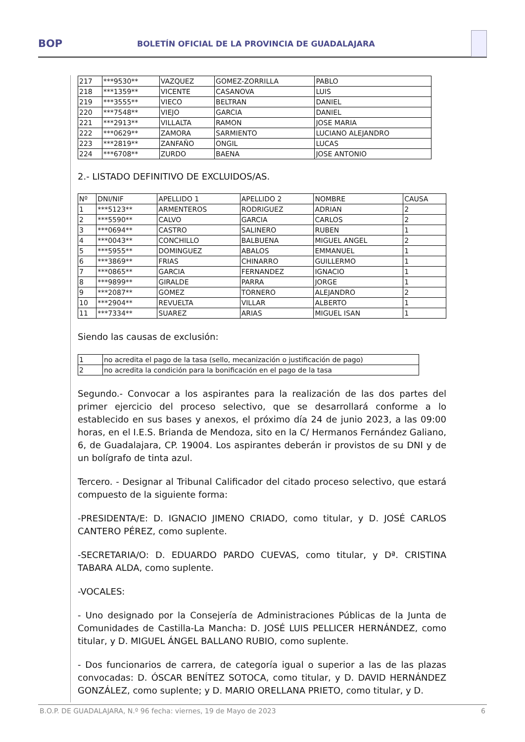BOP
BOLETÍN OFICIAL DE LA PROVINCIA DE GUADALAJARA
| 217 | ***9530** | VAZQUEZ | GOMEZ-ZORRILLA | PABLO |
| 218 | ***1359** | VICENTE | CASANOVA | LUIS |
| 219 | ***3555** | VIECO | BELTRAN | DANIEL |
| 220 | ***7548** | VIEJO | GARCIA | DANIEL |
| 221 | ***2913** | VILLALTA | RAMON | JOSE MARIA |
| 222 | ***0629** | ZAMORA | SARMIENTO | LUCIANO ALEJANDRO |
| 223 | ***2819** | ZANFAÑO | ONGIL | LUCAS |
| 224 | ***6708** | ZURDO | BAENA | JOSE ANTONIO |
2.- LISTADO DEFINITIVO DE EXCLUIDOS/AS.
| Nº | DNI/NIF | APELLIDO 1 | APELLIDO 2 | NOMBRE | CAUSA |
| 1 | ***5123** | ARMENTEROS | RODRIGUEZ | ADRIAN | 2 |
| 2 | ***5590** | CALVO | GARCIA | CARLOS | 2 |
| 3 | ***0694** | CASTRO | SALINERO | RUBEN | 1 |
| 4 | ***0043** | CONCHILLO | BALBUENA | MIGUEL ANGEL | 2 |
| 5 | ***5955** | DOMINGUEZ | ABALOS | EMMANUEL | 1 |
| 6 | ***3869** | FRIAS | CHINARRO | GUILLERMO | 1 |
| 7 | ***0865** | GARCIA | FERNANDEZ | IGNACIO | 1 |
| 8 | ***9899** | GIRALDE | PARRA | JORGE | 1 |
| 9 | ***2087** | GOMEZ | TORNERO | ALEJANDRO | 2 |
| 10 | ***2904** | REVUELTA | VILLAR | ALBERTO | 1 |
| 11 | ***7334** | SUAREZ | ARIAS | MIGUEL ISAN | 1 |
Siendo las causas de exclusión:
| 1 | no acredita el pago de la tasa (sello, mecanización o justificación de pago) |
| 2 | no acredita la condición para la bonificación en el pago de la tasa |
Segundo.- Convocar a los aspirantes para la realización de las dos partes del primer ejercicio del proceso selectivo, que se desarrollará conforme a lo establecido en sus bases y anexos, el próximo día 24 de junio 2023, a las 09:00 horas, en el I.E.S. Brianda de Mendoza, sito en la C/ Hermanos Fernández Galiano, 6, de Guadalajara, CP. 19004. Los aspirantes deberán ir provistos de su DNI y de un bolígrafo de tinta azul.
Tercero. - Designar al Tribunal Calificador del citado proceso selectivo, que estará compuesto de la siguiente forma:
-PRESIDENTA/E: D. IGNACIO JIMENO CRIADO, como titular, y D. JOSÉ CARLOS CANTERO PÉREZ, como suplente.
-SECRETARIA/O: D. EDUARDO PARDO CUEVAS, como titular, y Dª. CRISTINA TABARA ALDA, como suplente.
-VOCALES:
- Uno designado por la Consejería de Administraciones Públicas de la Junta de Comunidades de Castilla-La Mancha: D. JOSÉ LUIS PELLICER HERNÁNDEZ, como titular, y D. MIGUEL ÁNGEL BALLANO RUBIO, como suplente.
- Dos funcionarios de carrera, de categoría igual o superior a las de las plazas convocadas: D. ÓSCAR BENÍTEZ SOTOCA, como titular, y D. DAVID HERNÁNDEZ GONZÁLEZ, como suplente; y D. MARIO ORELLANA PRIETO, como titular, y D.
B.O.P. DE GUADALAJARA, N.º 96 fecha: viernes, 19 de Mayo de 2023 6